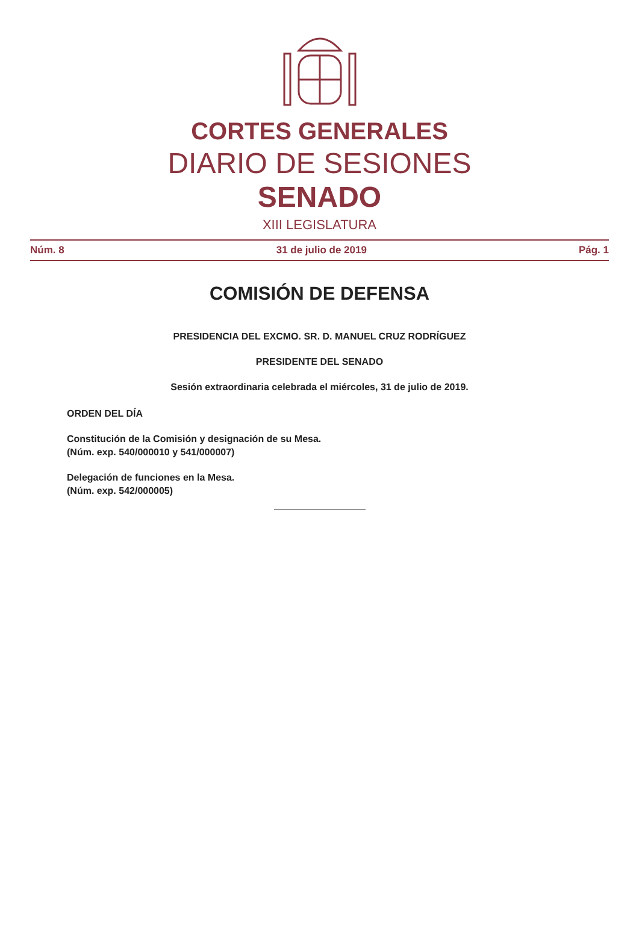CORTES GENERALES
DIARIO DE SESIONES
SENADO
XIII LEGISLATURA
Núm. 8 31 de julio de 2019 Pág. 1
COMISIÓN DE DEFENSA
PRESIDENCIA DEL EXCMO. SR. D. MANUEL CRUZ RODRÍGUEZ
PRESIDENTE DEL SENADO
Sesión extraordinaria celebrada el miércoles, 31 de julio de 2019.
ORDEN DEL DÍA
Constitución de la Comisión y designación de su Mesa.
(Núm. exp. 540/000010 y 541/000007)
Delegación de funciones en la Mesa.
(Núm. exp. 542/000005)